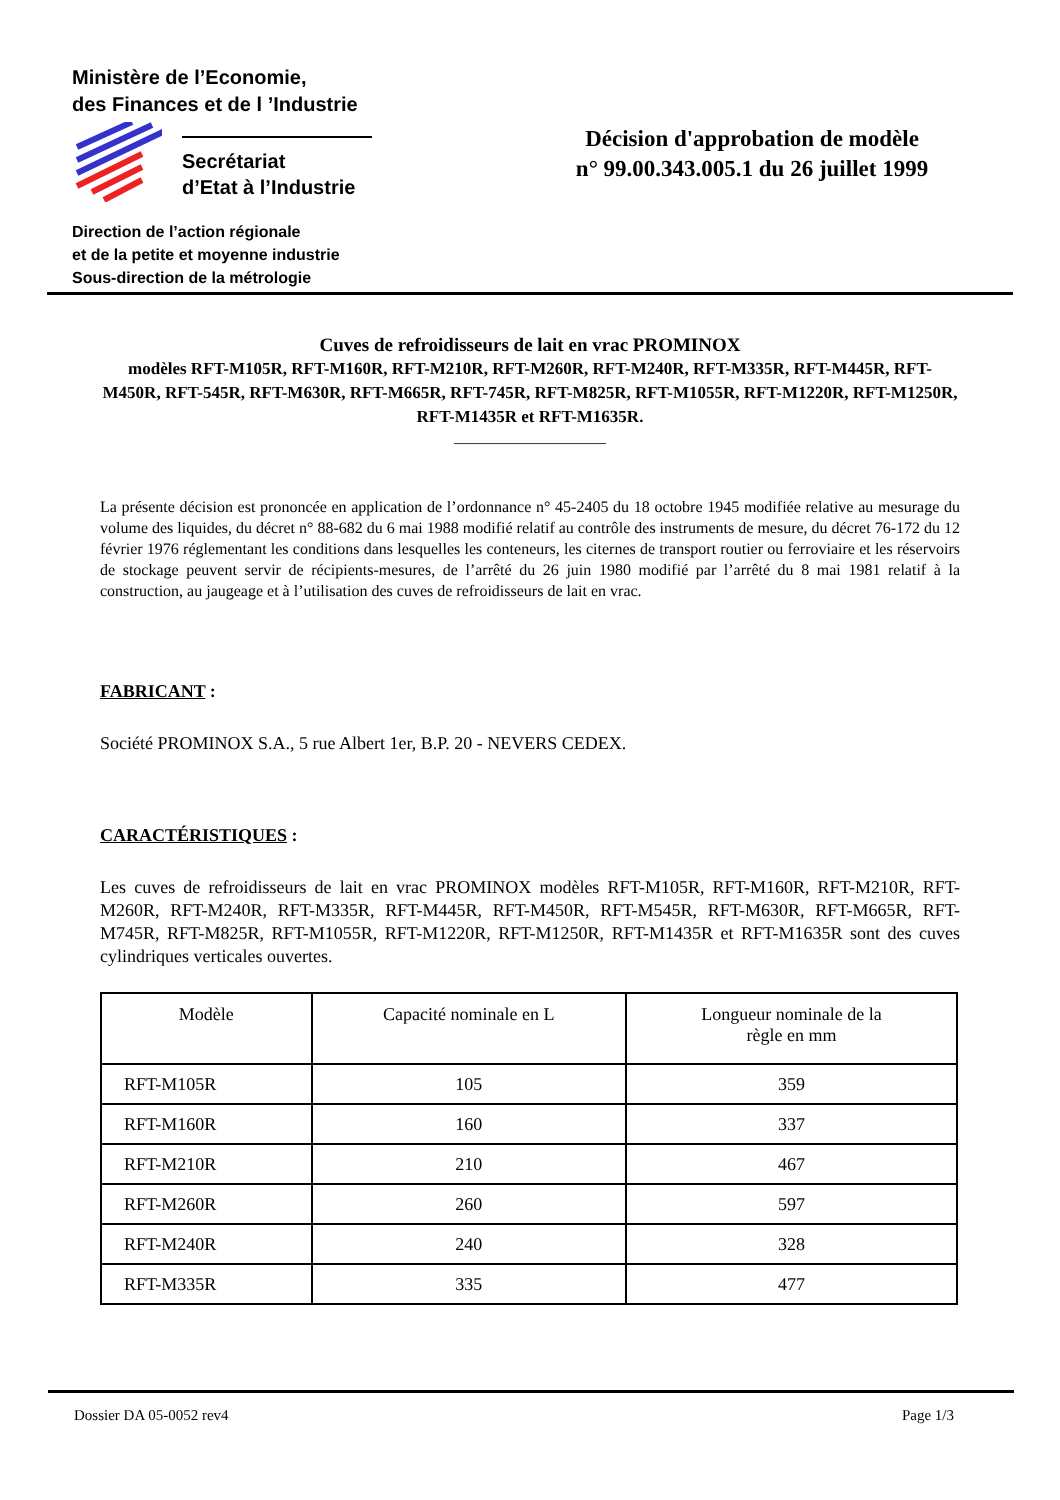Ministère de l’Economie,
des Finances et de l ’Industrie
Secrétariat
d’Etat à l’Industrie
Direction de l’action régionale
et de la petite et moyenne industrie
Sous-direction de la métrologie
Décision d'approbation de modèle
n° 99.00.343.005.1 du 26 juillet 1999
Cuves de refroidisseurs de lait en vrac PROMINOX
modèles RFT-M105R, RFT-M160R, RFT-M210R, RFT-M260R, RFT-M240R, RFT-M335R, RFT-M445R, RFT-M450R, RFT-545R, RFT-M630R, RFT-M665R, RFT-745R, RFT-M825R, RFT-M1055R, RFT-M1220R, RFT-M1250R, RFT-M1435R et RFT-M1635R.
___________________
La présente décision est prononcée en application de l’ordonnance n° 45-2405 du 18 octobre 1945 modifiée relative au mesurage du volume des liquides, du décret n° 88-682 du 6 mai 1988 modifié relatif au contrôle des instruments de mesure, du décret 76-172 du 12 février 1976 réglementant les conditions dans lesquelles les conteneurs, les citernes de transport routier ou ferroviaire et les réservoirs de stockage peuvent servir de récipients-mesures, de l’arrêté du 26 juin 1980 modifié par l’arrêté du 8 mai 1981 relatif à la construction, au jaugeage et à l’utilisation des cuves de refroidisseurs de lait en vrac.
FABRICANT :
Société PROMINOX S.A., 5 rue Albert 1er, B.P. 20 - NEVERS CEDEX.
CARACTÉRISTIQUES :
Les cuves de refroidisseurs de lait en vrac PROMINOX modèles RFT-M105R, RFT-M160R, RFT-M210R, RFT-M260R, RFT-M240R, RFT-M335R, RFT-M445R, RFT-M450R, RFT-M545R, RFT-M630R, RFT-M665R, RFT-M745R, RFT-M825R, RFT-M1055R, RFT-M1220R, RFT-M1250R, RFT-M1435R et RFT-M1635R sont des cuves cylindriques verticales ouvertes.
| Modèle | Capacité nominale en L | Longueur nominale de la règle en mm |
| --- | --- | --- |
| RFT-M105R | 105 | 359 |
| RFT-M160R | 160 | 337 |
| RFT-M210R | 210 | 467 |
| RFT-M260R | 260 | 597 |
| RFT-M240R | 240 | 328 |
| RFT-M335R | 335 | 477 |
Dossier DA 05-0052 rev4 Page 1/3